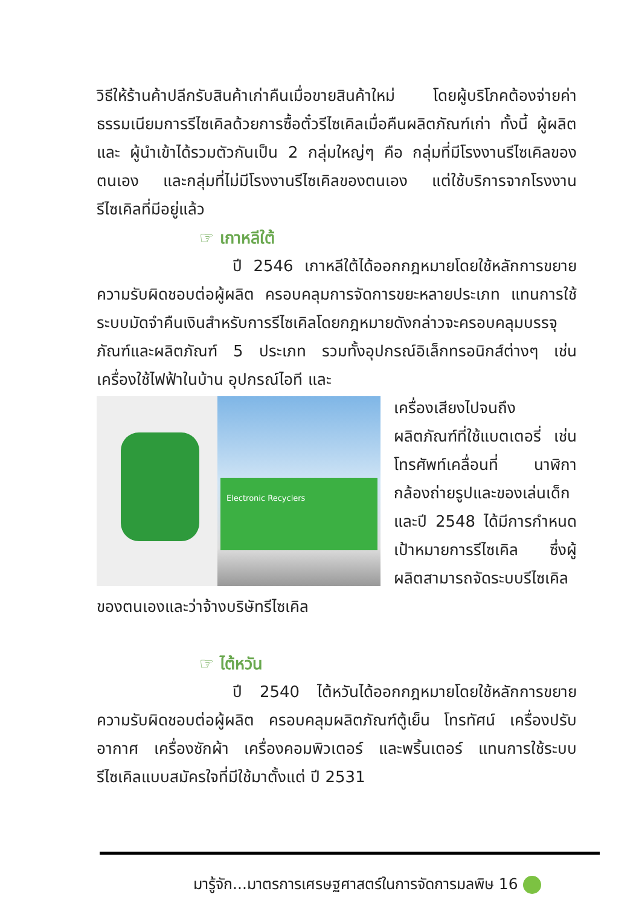วิธีให้ร้านค้าปลีกรับสินค้าเก่าคืนเมื่อขายสินค้าใหม่ โดยผู้บริโภคต้องจ่ายค่าธรรมเนียมการรีไซเคิลด้วยการซื้อตั๋วรีไซเคิลเมื่อคืนผลิตภัณฑ์เก่า ทั้งนี้ ผู้ผลิตและ ผู้นำเข้าได้รวมตัวกันเป็น 2 กลุ่มใหญ่ๆ คือ กลุ่มที่มีโรงงานรีไซเคิลของตนเอง และกลุ่มที่ไม่มีโรงงานรีไซเคิลของตนเอง แต่ใช้บริการจากโรงงานรีไซเคิลที่มีอยู่แล้ว
☞ เกาหลีใต้
ปี 2546 เกาหลีใต้ได้ออกกฎหมายโดยใช้หลักการขยายความรับผิดชอบต่อผู้ผลิต ครอบคลุมการจัดการขยะหลายประเภท แทนการใช้ระบบมัดจำคืนเงินสำหรับการรีไซเคิลโดยกฎหมายดังกล่าวจะครอบคลุมบรรจุภัณฑ์และผลิตภัณฑ์ 5 ประเภท รวมทั้งอุปกรณ์อิเล็กทรอนิกส์ต่างๆ เช่น เครื่องใช้ไฟฟ้าในบ้าน อุปกรณ์ไอที และ
Electronic Recyclers
เครื่องเสียงไปจนถึงผลิตภัณฑ์ที่ใช้แบตเตอรี่ เช่น โทรศัพท์เคลื่อนที่ นาฬิกา กล้องถ่ายรูปและของเล่นเด็ก และปี 2548 ได้มีการกำหนดเป้าหมายการรีไซเคิล ซึ่งผู้ผลิตสามารถจัดระบบรีไซเคิลของตนเองและว่าจ้างบริษัทรีไซเคิล
☞ ไต้หวัน
ปี 2540 ไต้หวันได้ออกกฎหมายโดยใช้หลักการขยายความรับผิดชอบต่อผู้ผลิต ครอบคลุมผลิตภัณฑ์ตู้เย็น โทรทัศน์ เครื่องปรับอากาศ เครื่องซักผ้า เครื่องคอมพิวเตอร์ และพริ้นเตอร์ แทนการใช้ระบบรีไซเคิลแบบสมัครใจที่มีใช้มาตั้งแต่ ปี 2531
มารู้จัก...มาตรการเศรษฐศาสตร์ในการจัดการมลพิษ 16